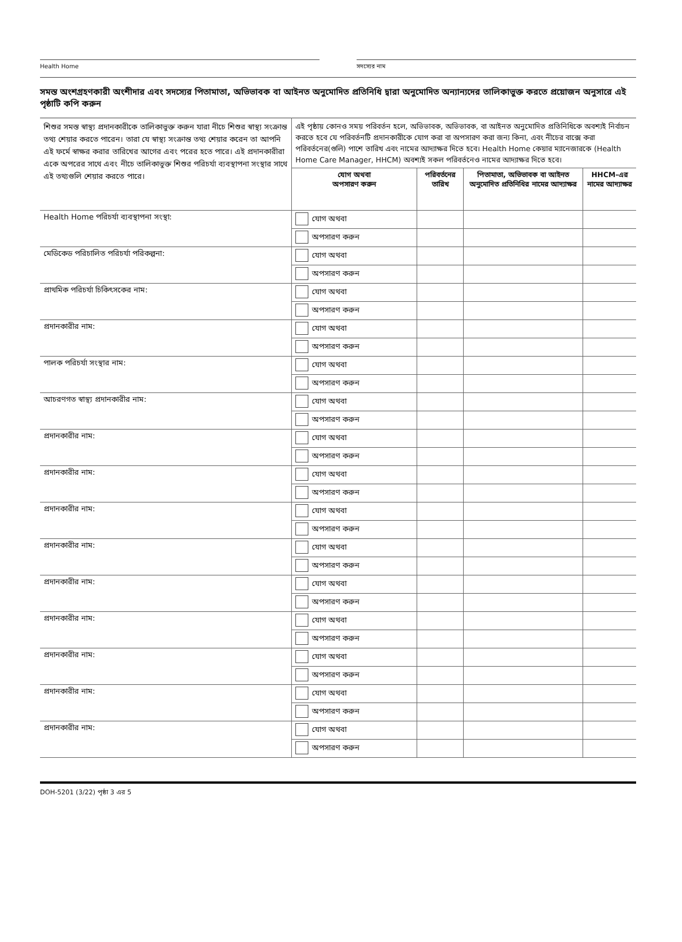Health Home সদস্যের নাম
সমস্ত অংশগ্রহণকারী অংশীদার এবং সদস্যের পিতামাতা, অভিভাবক বা আইনত অনুমোদিত প্রতিনিধি দ্বারা অনুমোদিত অন্যান্যদের তালিকাভুক্ত করতে প্রয়োজন অনুসারে এই পৃষ্ঠাটি কপি করুন
| শিশুর সমস্ত স্বাস্থ্য প্রদানকারীকে তালিকাভুক্ত করুন যারা নীচে শিশুর স্বাস্থ্য সংক্রান্ত তথ্য শেয়ার করতে পারেন। তারা যে স্বাস্থ্য সংক্রান্ত তথ্য শেয়ার করেন তা আপনি এই ফর্মে স্বাক্ষর করার তারিখের আগের এবং পরের হতে পারে। এই প্রদানকারীরা একে অপরের সাথে এবং নীচে তালিকাভুক্ত শিশুর পরিচর্যা ব্যবস্থাপনা সংস্থার সাথে এই তথ্যগুলি শেয়ার করতে পারে। | এই পৃষ্ঠায় কোনও সময় পরিবর্তন হলে, অভিভাবক, অভিভাবক, বা আইনত অনুমোদিত প্রতিনিধিকে অবশ্যই নির্বাচন করতে হবে যে পরিবর্তনটি প্রদানকারীকে যোগ করা বা অপসারণ করা জন্য কিনা, এবং নীচের বাক্সে করা পরিবর্তনের(গুলি) পাশে তারিখ এবং নামের আদ্যাক্ষর দিতে হবে। Health Home কেয়ার ম্যানেজারকে (Health Home Care Manager, HHCM) অবশ্যই সকল পরিবর্তনেও নামের আদ্যাক্ষর দিতে হবে। | | | |
| | যোগ অথবা অপসারণ করুন | পরিবর্তনের তারিখ | পিতামাতা, অভিভাবক বা আইনত অনুমোদিত প্রতিনিধির নামের আদ্যাক্ষর | HHCM-এর নামের আদ্যাক্ষর |
| Health Home পরিচর্যা ব্যবস্থাপনা সংস্থা: | যোগ অথবা | | | |
| | অপসারণ করুন | | | |
| মেডিকেড পরিচালিত পরিচর্যা পরিকল্পনা: | যোগ অথবা | | | |
| | অপসারণ করুন | | | |
| প্রাথমিক পরিচর্যা চিকিৎসকের নাম: | যোগ অথবা | | | |
| | অপসারণ করুন | | | |
| প্রদানকারীর নাম: | যোগ অথবা | | | |
| | অপসারণ করুন | | | |
| পালক পরিচর্যা সংস্থার নাম: | যোগ অথবা | | | |
| | অপসারণ করুন | | | |
| আচরণগত স্বাস্থ্য প্রদানকারীর নাম: | যোগ অথবা | | | |
| | অপসারণ করুন | | | |
| প্রদানকারীর নাম: | যোগ অথবা | | | |
| | অপসারণ করুন | | | |
| প্রদানকারীর নাম: | যোগ অথবা | | | |
| | অপসারণ করুন | | | |
| প্রদানকারীর নাম: | যোগ অথবা | | | |
| | অপসারণ করুন | | | |
| প্রদানকারীর নাম: | যোগ অথবা | | | |
| | অপসারণ করুন | | | |
| প্রদানকারীর নাম: | যোগ অথবা | | | |
| | অপসারণ করুন | | | |
| প্রদানকারীর নাম: | যোগ অথবা | | | |
| | অপসারণ করুন | | | |
| প্রদানকারীর নাম: | যোগ অথবা | | | |
| | অপসারণ করুন | | | |
| প্রদানকারীর নাম: | যোগ অথবা | | | |
| | অপসারণ করুন | | | |
| প্রদানকারীর নাম: | যোগ অথবা | | | |
| | অপসারণ করুন | | | |
DOH-5201 (3/22) পৃষ্ঠা 3 এর 5